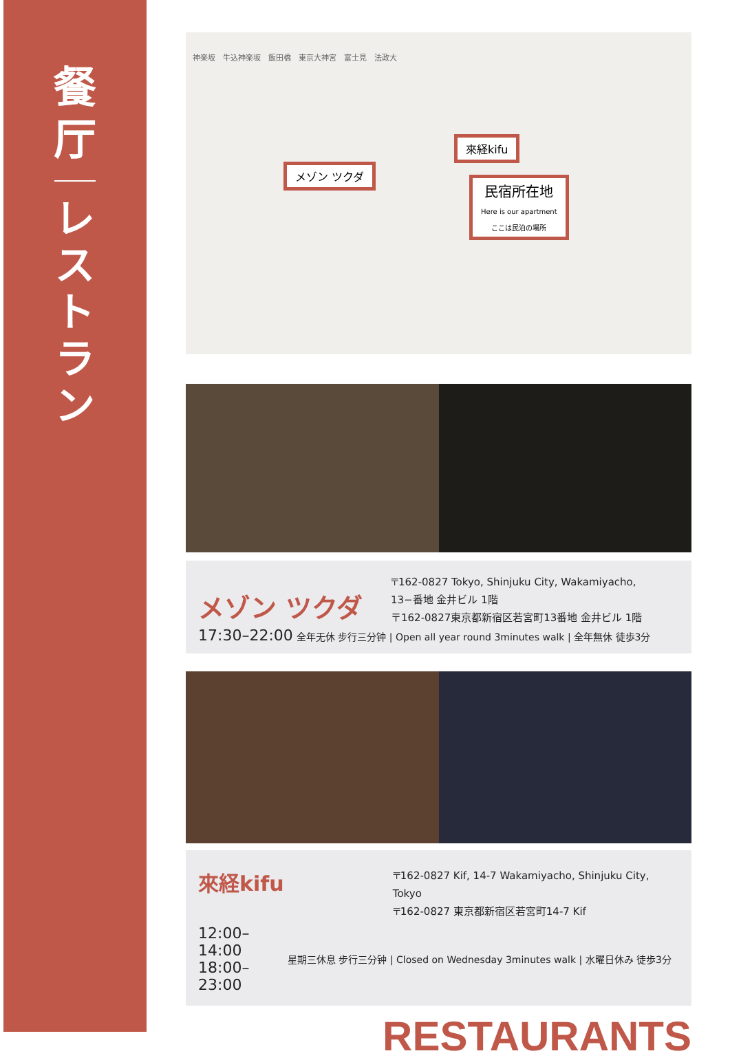餐
厅
レ
ス
ト
ラ
ン
來経kifu
メゾン ツクダ
民宿所在地
Here is our apartment
ここは民泊の場所
神楽坂　牛込神楽坂　飯田橋　東京大神宮　富士見　法政大
メゾン ツクダ
〒162-0827 Tokyo, Shinjuku City, Wakamiyacho,
13−番地 金井ビル 1階
〒162-0827東京都新宿区若宮町13番地 金井ビル 1階
17:30–22:00 全年无休 步行三分钟 | Open all year round 3minutes walk | 全年無休 徒歩3分
來経kifu
〒162-0827 Kif, 14-7 Wakamiyacho, Shinjuku City, Tokyo
〒162-0827 東京都新宿区若宮町14-7 Kif
12:00–14:00
18:00–23:00
星期三休息 步行三分钟 | Closed on Wednesday 3minutes walk | 水曜日休み 徒歩3分
RESTAURANTS